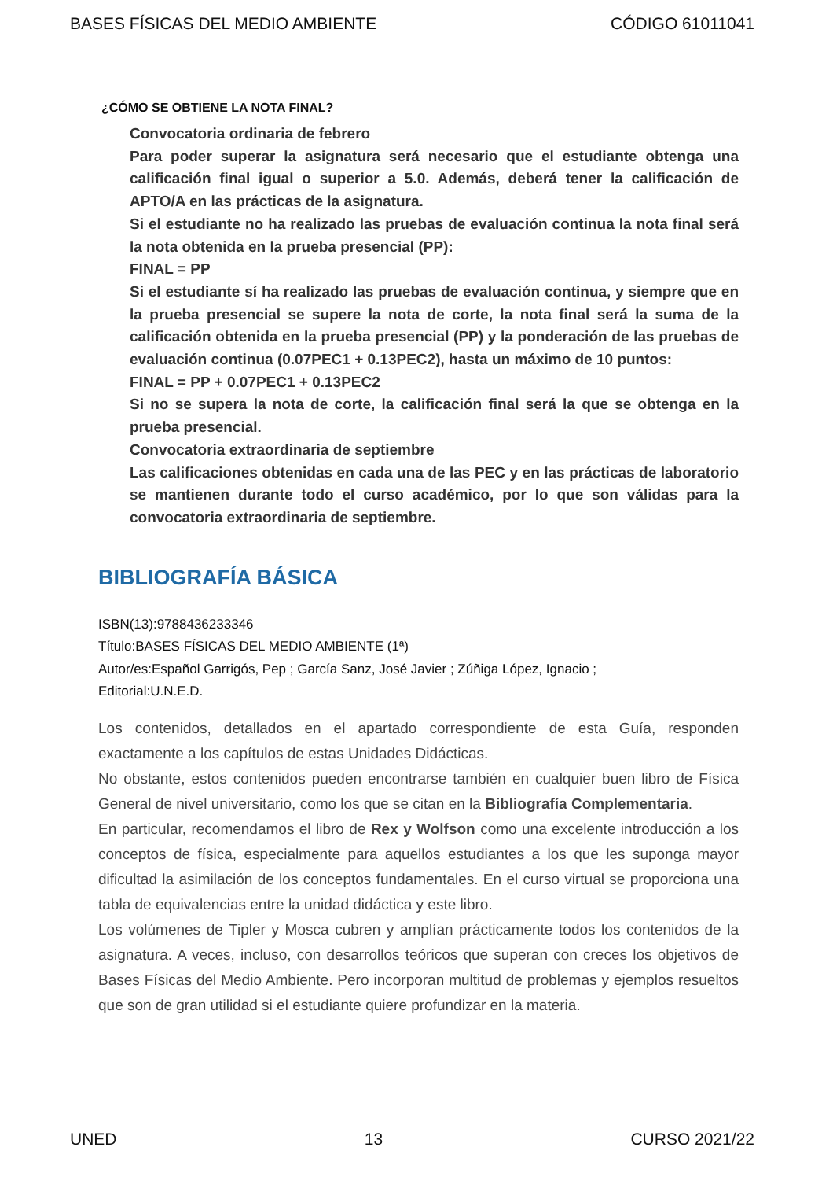BASES FÍSICAS DEL MEDIO AMBIENTE CÓDIGO 61011041
¿CÓMO SE OBTIENE LA NOTA FINAL?
Convocatoria ordinaria de febrero
Para poder superar la asignatura será necesario que el estudiante obtenga una calificación final igual o superior a 5.0. Además, deberá tener la calificación de APTO/A en las prácticas de la asignatura.
Si el estudiante no ha realizado las pruebas de evaluación continua la nota final será la nota obtenida en la prueba presencial (PP):
FINAL = PP
Si el estudiante sí ha realizado las pruebas de evaluación continua, y siempre que en la prueba presencial se supere la nota de corte, la nota final será la suma de la calificación obtenida en la prueba presencial (PP) y la ponderación de las pruebas de evaluación continua (0.07PEC1 + 0.13PEC2), hasta un máximo de 10 puntos:
FINAL = PP + 0.07PEC1 + 0.13PEC2
Si no se supera la nota de corte, la calificación final será la que se obtenga en la prueba presencial.
Convocatoria extraordinaria de septiembre
Las calificaciones obtenidas en cada una de las PEC y en las prácticas de laboratorio se mantienen durante todo el curso académico, por lo que son válidas para la convocatoria extraordinaria de septiembre.
BIBLIOGRAFÍA BÁSICA
ISBN(13):9788436233346
Título:BASES FÍSICAS DEL MEDIO AMBIENTE (1ª)
Autor/es:Español Garrigós, Pep ; García Sanz, José Javier ; Zúñiga López, Ignacio ;
Editorial:U.N.E.D.
Los contenidos, detallados en el apartado correspondiente de esta Guía, responden exactamente a los capítulos de estas Unidades Didácticas.
No obstante, estos contenidos pueden encontrarse también en cualquier buen libro de Física General de nivel universitario, como los que se citan en la Bibliografía Complementaria.
En particular, recomendamos el libro de Rex y Wolfson como una excelente introducción a los conceptos de física, especialmente para aquellos estudiantes a los que les suponga mayor dificultad la asimilación de los conceptos fundamentales. En el curso virtual se proporciona una tabla de equivalencias entre la unidad didáctica y este libro.
Los volúmenes de Tipler y Mosca cubren y amplían prácticamente todos los contenidos de la asignatura. A veces, incluso, con desarrollos teóricos que superan con creces los objetivos de Bases Físicas del Medio Ambiente. Pero incorporan multitud de problemas y ejemplos resueltos que son de gran utilidad si el estudiante quiere profundizar en la materia.
UNED 13 CURSO 2021/22